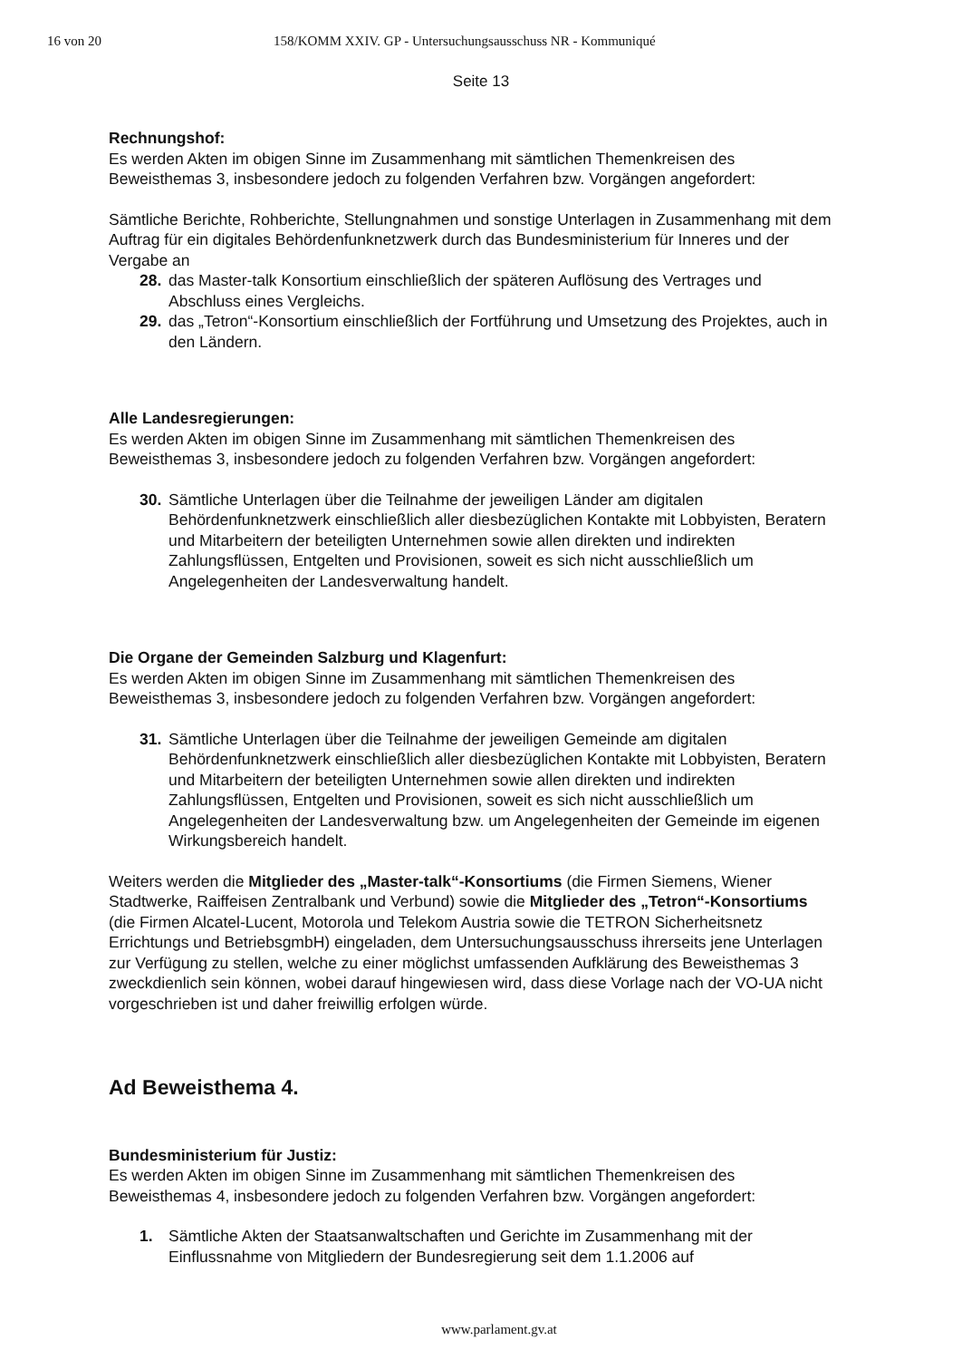16 von 20 158/KOMM XXIV. GP - Untersuchungsausschuss NR - Kommuniqué
Seite 13
Rechnungshof:
Es werden Akten im obigen Sinne im Zusammenhang mit sämtlichen Themenkreisen des Beweisthemas 3, insbesondere jedoch zu folgenden Verfahren bzw. Vorgängen angefordert:
Sämtliche Berichte, Rohberichte, Stellungnahmen und sonstige Unterlagen in Zusammenhang mit dem Auftrag für ein digitales Behördenfunknetzwerk durch das Bundesministerium für Inneres und der Vergabe an
28. das Master-talk Konsortium einschließlich der späteren Auflösung des Vertrages und Abschluss eines Vergleichs.
29. das „Tetron“-Konsortium einschließlich der Fortführung und Umsetzung des Projektes, auch in den Ländern.
Alle Landesregierungen:
Es werden Akten im obigen Sinne im Zusammenhang mit sämtlichen Themenkreisen des Beweisthemas 3, insbesondere jedoch zu folgenden Verfahren bzw. Vorgängen angefordert:
30. Sämtliche Unterlagen über die Teilnahme der jeweiligen Länder am digitalen Behördenfunknetzwerk einschließlich aller diesbezüglichen Kontakte mit Lobbyisten, Beratern und Mitarbeitern der beteiligten Unternehmen sowie allen direkten und indirekten Zahlungsflüssen, Entgelten und Provisionen, soweit es sich nicht ausschließlich um Angelegenheiten der Landesverwaltung handelt.
Die Organe der Gemeinden Salzburg und Klagenfurt:
Es werden Akten im obigen Sinne im Zusammenhang mit sämtlichen Themenkreisen des Beweisthemas 3, insbesondere jedoch zu folgenden Verfahren bzw. Vorgängen angefordert:
31. Sämtliche Unterlagen über die Teilnahme der jeweiligen Gemeinde am digitalen Behördenfunknetzwerk einschließlich aller diesbezüglichen Kontakte mit Lobbyisten, Beratern und Mitarbeitern der beteiligten Unternehmen sowie allen direkten und indirekten Zahlungsflüssen, Entgelten und Provisionen, soweit es sich nicht ausschließlich um Angelegenheiten der Landesverwaltung bzw. um Angelegenheiten der Gemeinde im eigenen Wirkungsbereich handelt.
Weiters werden die Mitglieder des „Master-talk“-Konsortiums (die Firmen Siemens, Wiener Stadtwerke, Raiffeisen Zentralbank und Verbund) sowie die Mitglieder des „Tetron“-Konsortiums (die Firmen Alcatel-Lucent, Motorola und Telekom Austria sowie die TETRON Sicherheitsnetz Errichtungs und BetriebsgmbH) eingeladen, dem Untersuchungsausschuss ihrerseits jene Unterlagen zur Verfügung zu stellen, welche zu einer möglichst umfassenden Aufklärung des Beweisthemas 3 zweckdienlich sein können, wobei darauf hingewiesen wird, dass diese Vorlage nach der VO-UA nicht vorgeschrieben ist und daher freiwillig erfolgen würde.
Ad Beweisthema 4.
Bundesministerium für Justiz:
Es werden Akten im obigen Sinne im Zusammenhang mit sämtlichen Themenkreisen des Beweisthemas 4, insbesondere jedoch zu folgenden Verfahren bzw. Vorgängen angefordert:
1. Sämtliche Akten der Staatsanwaltschaften und Gerichte im Zusammenhang mit der Einflussnahme von Mitgliedern der Bundesregierung seit dem 1.1.2006 auf
www.parlament.gv.at